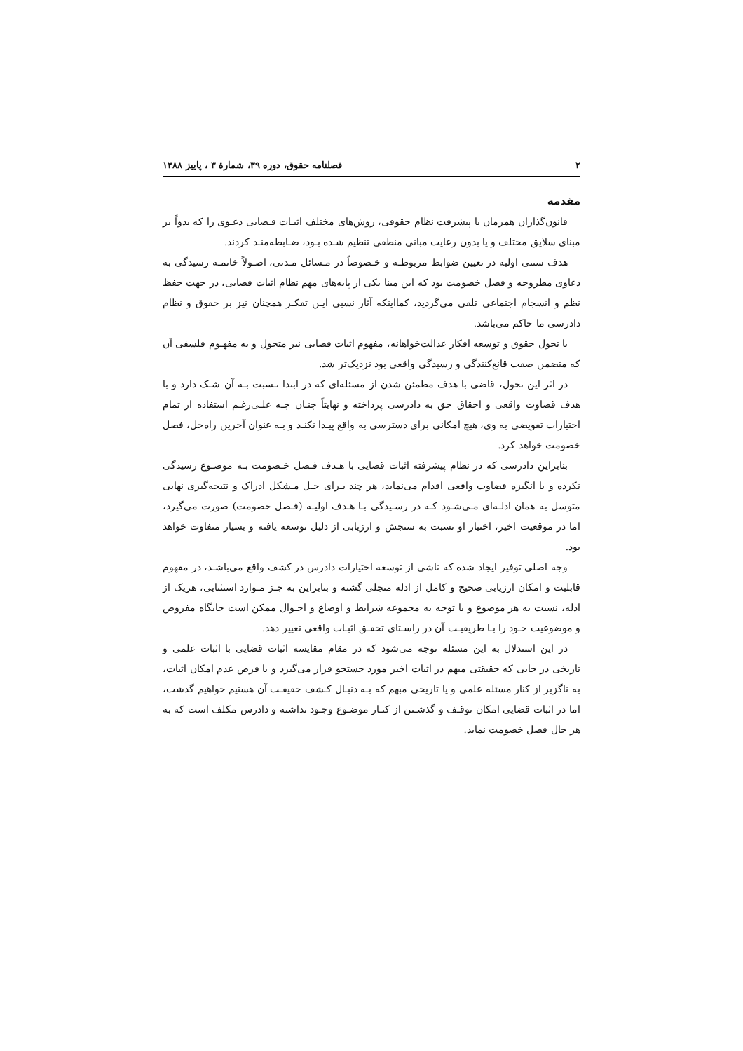۲ فصلنامه حقوق، دوره ۳۹، شمارهٔ ۳ ، پاییز ۱۳۸۸
مقدمه
قانون‌گذاران همزمان با پیشرفت نظام حقوقی، روش‌های مختلف اثبـات قـضایی دعـوی را که بدواً بر مبنای سلایق مختلف و یا بدون رعایت مبانی منطقی تنظیم شـده بـود، ضـابطه‌منـد کردند.
هدف سنتی اولیه در تعیین ضوابط مربوطـه و خـصوصاً در مـسائل مـدنی، اصـولاً خاتمـه رسیدگی به دعاوی مطروحه و فصل خصومت بود که این مبنا یکی از پایه‌های مهم نظام اثبات قضایی، در جهت حفظ نظم و انسجام اجتماعی تلقی می‌گردید، کمااینکه آثار نسبی ایـن تفکـر همچنان نیز بر حقوق و نظام دادرسی ما حاکم می‌باشد.
با تحول حقوق و توسعه افکار عدالت‌خواهانه، مفهوم اثبات قضایی نیز متحول و به مفهـوم فلسفی آن که متضمن صفت قانع‌کنندگی و رسیدگی واقعی بود نزدیک‌تر شد.
در اثر این تحول، قاضی با هدف مطمئن شدن از مسئله‌ای که در ابتدا نـسبت بـه آن شـک دارد و با هدف قضاوت واقعی و احقاق حق به دادرسی پرداخته و نهایتاً چنـان چـه علـی‌رغـم استفاده از تمام اختیارات تفویضی به وی، هیچ امکانی برای دسترسی به واقع پیـدا نکنـد و بـه عنوان آخرین راه‌حل، فصل خصومت خواهد کرد.
بنابراین دادرسی که در نظام پیشرفته اثبات قضایی با هـدف فـصل خـصومت بـه موضـوع رسیدگی نکرده و با انگیزه قضاوت واقعی اقدام می‌نماید، هر چند بـرای حـل مـشکل ادراک و نتیجه‌گیری نهایی متوسل به همان ادلـه‌ای مـی‌شـود کـه در رسـیدگی بـا هـدف اولیـه (فـصل خصومت) صورت می‌گیرد، اما در موقعیت اخیر، اختیار او نسبت به سنجش و ارزیابی از دلیل توسعه یافته و بسیار متفاوت خواهد بود.
وجه اصلی توفیر ایجاد شده که ناشی از توسعه اختیارات دادرس در کشف واقع می‌باشـد، در مفهوم قابلیت و امکان ارزیابی صحیح و کامل از ادله متجلی گشته و بنابراین به جـز مـوارد استثنایی، هریک از ادله، نسبت به هر موضوع و با توجه به مجموعه شرایط و اوضاع و احـوال ممکن است جایگاه مفروض و موضوعیت خـود را بـا طریقیـت آن در راسـتای تحقـق اثبـات واقعی تغییر دهد.
در این استدلال به این مسئله توجه می‌شود که در مقام مقایسه اثبات قضایی با اثبات علمی و تاریخی در جایی که حقیقتی مبهم در اثبات اخیر مورد جستجو قرار می‌گیرد و با فرض عدم امکان اثبات، به ناگزیر از کنار مسئله علمی و یا تاریخی مبهم که بـه دنبـال کـشف حقیقـت آن هستیم خواهیم گذشت، اما در اثبات قضایی امکان توقـف و گذشـتن از کنـار موضـوع وجـود نداشته و دادرس مکلف است که به هر حال فصل خصومت نماید.